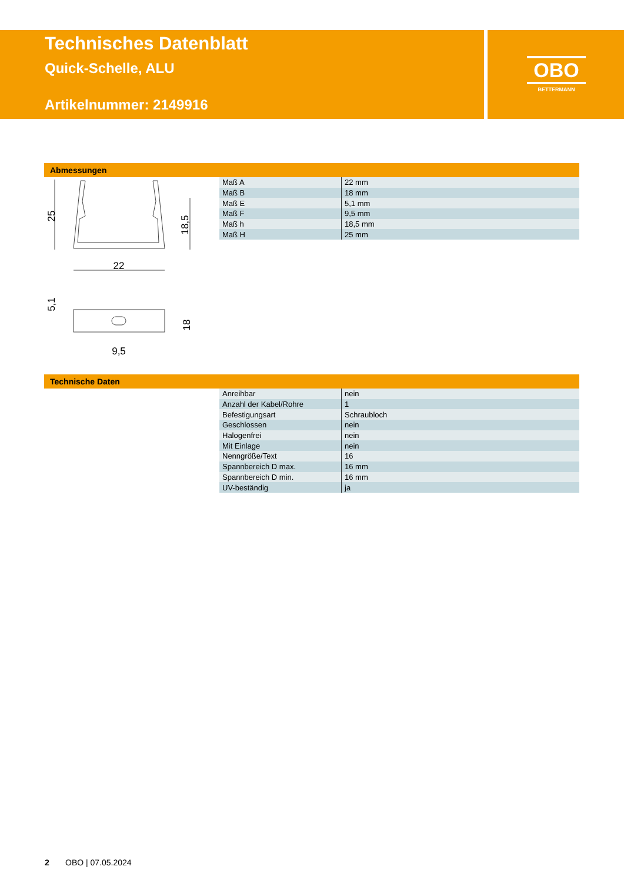Technisches Datenblatt
Quick-Schelle, ALU
Artikelnummer: 2149916
OBO
BETTERMANN
Abmessungen
25
18,5
22
18
5,1
9,5
| Maß A | 22 mm |
| Maß B | 18 mm |
| Maß E | 5,1 mm |
| Maß F | 9,5 mm |
| Maß h | 18,5 mm |
| Maß H | 25 mm |
Technische Daten
| Anreihbar | nein |
| Anzahl der Kabel/Rohre | 1 |
| Befestigungsart | Schraubloch |
| Geschlossen | nein |
| Halogenfrei | nein |
| Mit Einlage | nein |
| Nenngröße/Text | 16 |
| Spannbereich D max. | 16 mm |
| Spannbereich D min. | 16 mm |
| UV-beständig | ja |
2 OBO | 07.05.2024